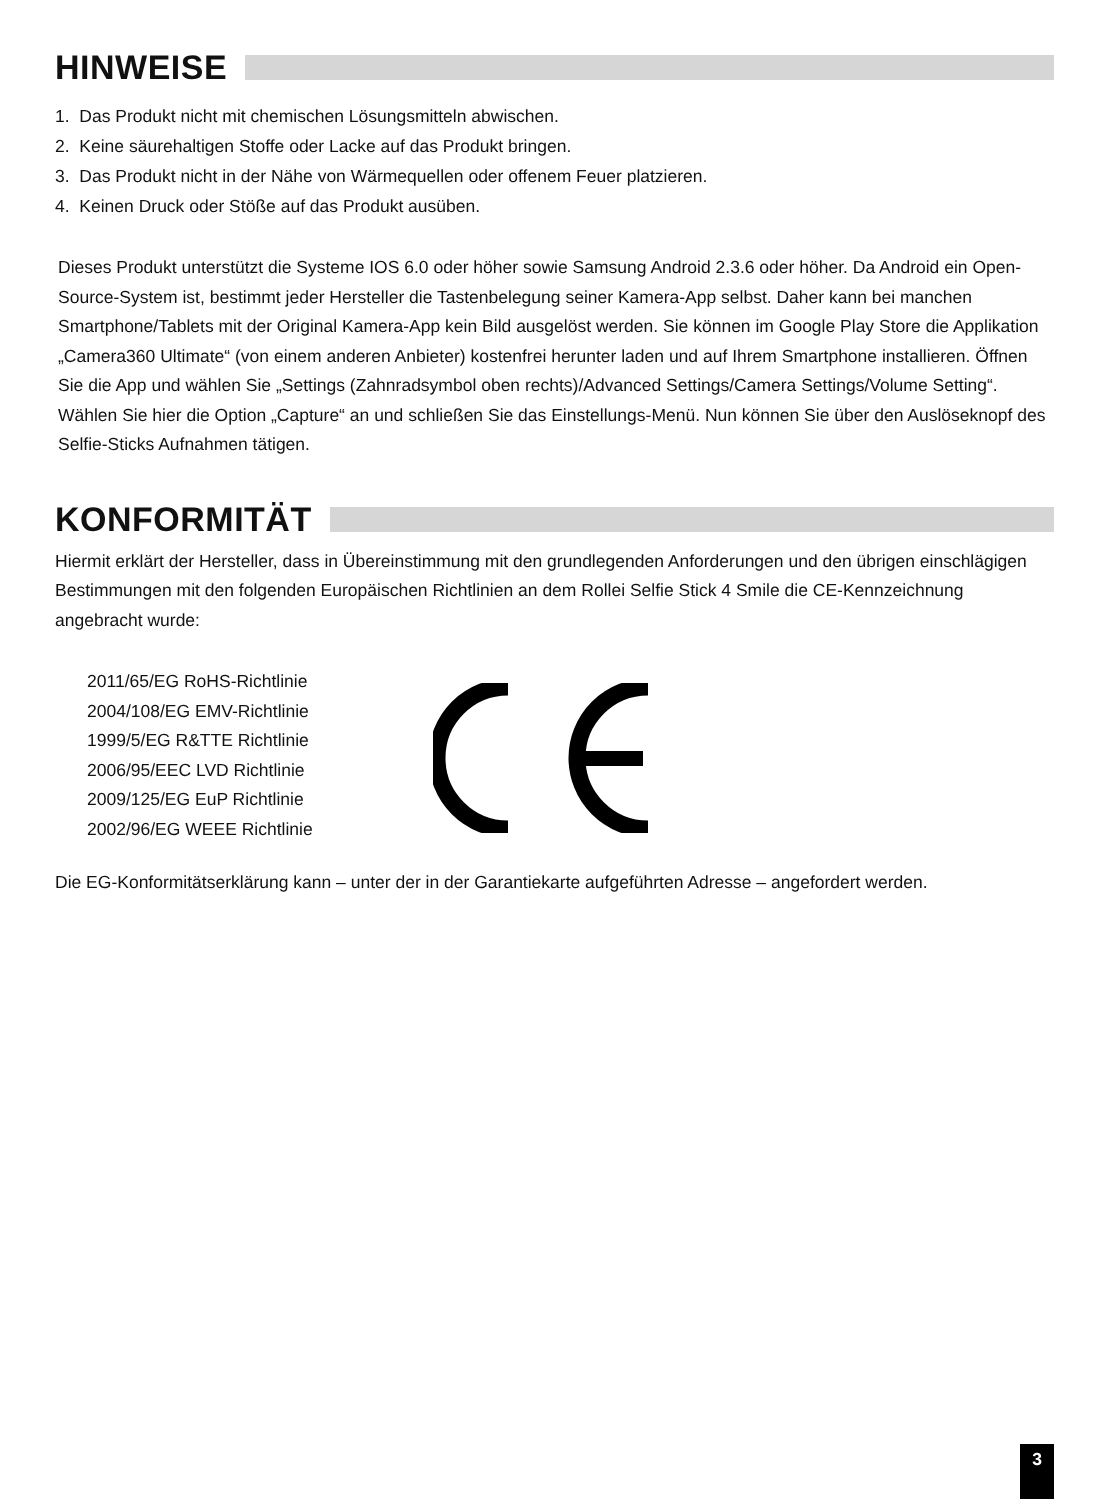HINWEISE
1. Das Produkt nicht mit chemischen Lösungsmitteln abwischen.
2. Keine säurehaltigen Stoffe oder Lacke auf das Produkt bringen.
3. Das Produkt nicht in der Nähe von Wärmequellen oder offenem Feuer platzieren.
4. Keinen Druck oder Stöße auf das Produkt ausüben.
Dieses Produkt unterstützt die Systeme IOS 6.0 oder höher sowie Samsung Android 2.3.6 oder höher. Da Android ein Open-Source-System ist, bestimmt jeder Hersteller die Tastenbelegung seiner Kamera-App selbst. Daher kann bei manchen Smartphone/Tablets mit der Original Kamera-App kein Bild ausgelöst werden. Sie können im Google Play Store die Applikation „Camera360 Ultimate“ (von einem anderen Anbieter) kostenfrei herunter laden und auf Ihrem Smartphone installieren. Öffnen Sie die App und wählen Sie „Settings (Zahnradsymbol oben rechts)/Advanced Settings/Camera Settings/Volume Setting“. Wählen Sie hier die Option „Capture“ an und schließen Sie das Einstellungs-Menü. Nun können Sie über den Auslöseknopf des Selfie-Sticks Aufnahmen tätigen.
KONFORMITÄT
Hiermit erklärt der Hersteller, dass in Übereinstimmung mit den grundlegenden Anforderungen und den übrigen einschlägigen Bestimmungen mit den folgenden Europäischen Richtlinien an dem Rollei Selfie Stick 4 Smile die CE-Kennzeichnung angebracht wurde:
2011/65/EG RoHS-Richtlinie
2004/108/EG EMV-Richtlinie
1999/5/EG R&TTE Richtlinie
2006/95/EEC LVD Richtlinie
2009/125/EG EuP Richtlinie
2002/96/EG WEEE Richtlinie
Die EG-Konformitätserklärung kann – unter der in der Garantiekarte aufgeführten Adresse – angefordert werden.
3